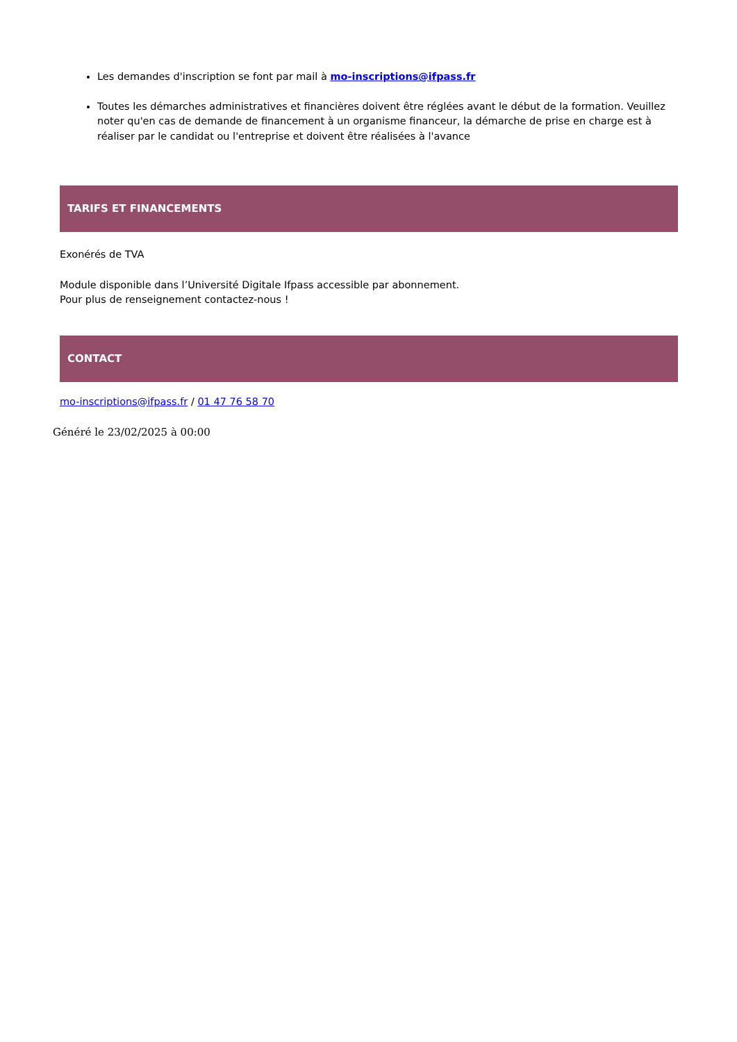Les demandes d'inscription se font par mail à mo-inscriptions@ifpass.fr
Toutes les démarches administratives et financières doivent être réglées avant le début de la formation. Veuillez noter qu'en cas de demande de financement à un organisme financeur, la démarche de prise en charge est à réaliser par le candidat ou l'entreprise et doivent être réalisées à l'avance
TARIFS ET FINANCEMENTS
Exonérés de TVA
Module disponible dans l’Université Digitale Ifpass accessible par abonnement.
Pour plus de renseignement contactez-nous !
CONTACT
mo-inscriptions@ifpass.fr / 01 47 76 58 70
Généré le 23/02/2025 à 00:00